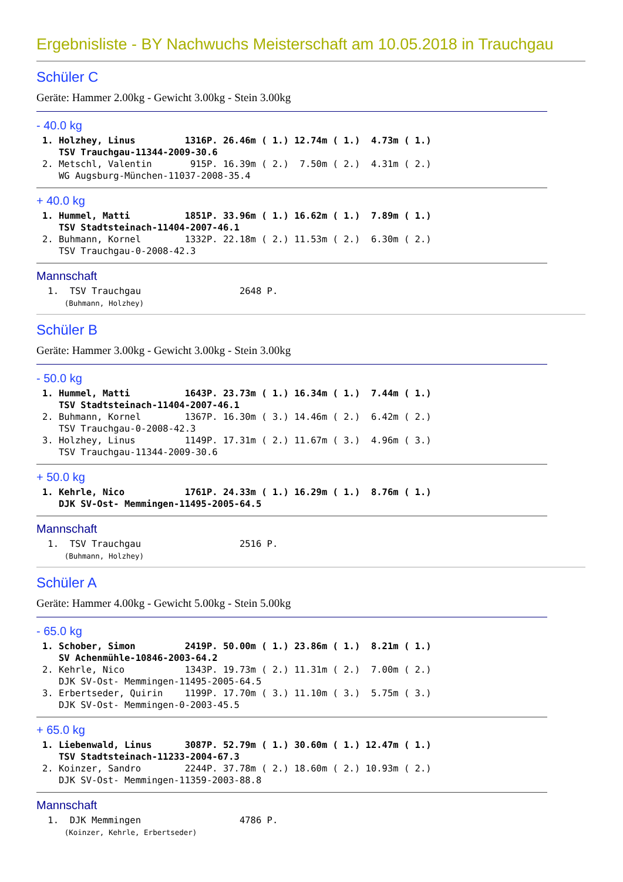Ergebnisliste - BY Nachwuchs Meisterschaft am 10.05.2018 in Trauchgau
Schüler C
Geräte: Hammer 2.00kg - Gewicht 3.00kg - Stein 3.00kg
- 40.0 kg
1. Holzhey, Linus         1316P. 26.46m ( 1.) 12.74m ( 1.)  4.73m ( 1.)
   TSV Trauchgau-11344-2009-30.6
2. Metschl, Valentin       915P. 16.39m ( 2.)  7.50m ( 2.)  4.31m ( 2.)
   WG Augsburg-München-11037-2008-35.4
+ 40.0 kg
1. Hummel, Matti          1851P. 33.96m ( 1.) 16.62m ( 1.)  7.89m ( 1.)
   TSV Stadtsteinach-11404-2007-46.1
2. Buhmann, Kornel        1332P. 22.18m ( 2.) 11.53m ( 2.)  6.30m ( 2.)
   TSV Trauchgau-0-2008-42.3
Mannschaft
 1.  TSV Trauchgau                  2648 P.
     (Buhmann, Holzhey)
Schüler B
Geräte: Hammer 3.00kg - Gewicht 3.00kg - Stein 3.00kg
- 50.0 kg
1. Hummel, Matti          1643P. 23.73m ( 1.) 16.34m ( 1.)  7.44m ( 1.)
   TSV Stadtsteinach-11404-2007-46.1
2. Buhmann, Kornel        1367P. 16.30m ( 3.) 14.46m ( 2.)  6.42m ( 2.)
   TSV Trauchgau-0-2008-42.3
3. Holzhey, Linus         1149P. 17.31m ( 2.) 11.67m ( 3.)  4.96m ( 3.)
   TSV Trauchgau-11344-2009-30.6
+ 50.0 kg
1. Kehrle, Nico           1761P. 24.33m ( 1.) 16.29m ( 1.)  8.76m ( 1.)
   DJK SV-Ost- Memmingen-11495-2005-64.5
Mannschaft
 1.  TSV Trauchgau                  2516 P.
     (Buhmann, Holzhey)
Schüler A
Geräte: Hammer 4.00kg - Gewicht 5.00kg - Stein 5.00kg
- 65.0 kg
1. Schober, Simon         2419P. 50.00m ( 1.) 23.86m ( 1.)  8.21m ( 1.)
   SV Achenmühle-10846-2003-64.2
2. Kehrle, Nico           1343P. 19.73m ( 2.) 11.31m ( 2.)  7.00m ( 2.)
   DJK SV-Ost- Memmingen-11495-2005-64.5
3. Erbertseder, Quirin    1199P. 17.70m ( 3.) 11.10m ( 3.)  5.75m ( 3.)
   DJK SV-Ost- Memmingen-0-2003-45.5
+ 65.0 kg
1. Liebenwald, Linus      3087P. 52.79m ( 1.) 30.60m ( 1.) 12.47m ( 1.)
   TSV Stadtsteinach-11233-2004-67.3
2. Koinzer, Sandro        2244P. 37.78m ( 2.) 18.60m ( 2.) 10.93m ( 2.)
   DJK SV-Ost- Memmingen-11359-2003-88.8
Mannschaft
 1.  DJK Memmingen                  4786 P.
     (Koinzer, Kehrle, Erbertseder)